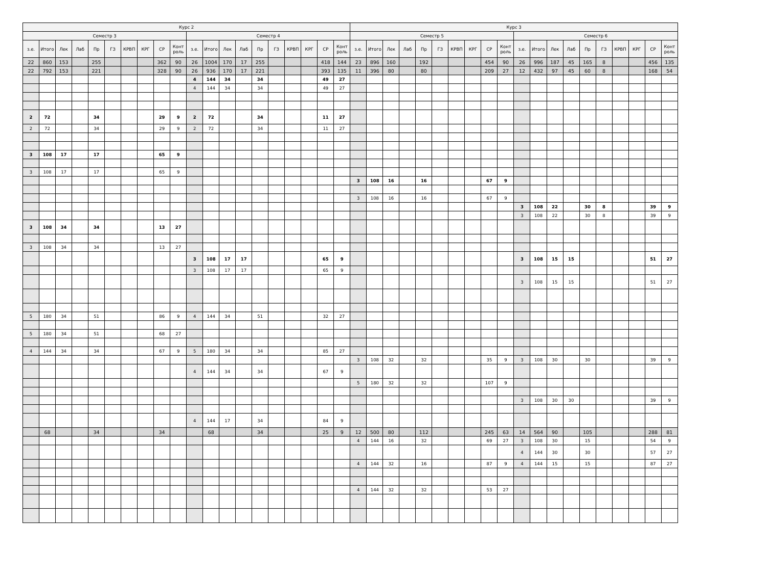| Курс 2 | | | | | | | | | | | | | | | | | | | | Курс 3 | | | | | | | | | | | | | | | | | | | |
| --- | --- | --- | --- | --- | --- | --- | --- | --- | --- | --- | --- | --- | --- | --- | --- | --- | --- | --- | --- | --- | --- | --- | --- | --- | --- | --- | --- | --- | --- | --- | --- | --- | --- | --- | --- | --- | --- | --- | --- |
| Семестр 3 | | | | | | | | | | Семестр 4 | | | | | | | | | | Семестр 5 | | | | | | | | | | Семестр 6 | | | | | | | | | |
| з.е. | Итого | Лек | Лаб | Пр | ГЗ | КРВП | КРГ | СР | Конт роль | з.е. | Итого | Лек | Лаб | Пр | ГЗ | КРВП | КРГ | СР | Конт роль | з.е. | Итого | Лек | Лаб | Пр | ГЗ | КРВП | КРГ | СР | Конт роль | з.е. | Итого | Лек | Лаб | Пр | ГЗ | КРВП | КРГ | СР | Конт роль |
| 22 | 860 | 153 | | 255 | | | | 362 | 90 | 26 | 1004 | 170 | 17 | 255 | | | | 418 | 144 | 23 | 896 | 160 | | 192 | | | | 454 | 90 | 26 | 996 | 187 | 45 | 165 | 8 | | | 456 | 135 |
| 22 | 792 | 153 | | 221 | | | | 328 | 90 | 26 | 936 | 170 | 17 | 221 | | | | 393 | 135 | 11 | 396 | 80 | | 80 | | | | 209 | 27 | 12 | 432 | 97 | 45 | 60 | 8 | | | 168 | 54 |
| | | | | | | | | | | 4 | 144 | 34 | | 34 | | | | 49 | 27 | | | | | | | | | | | | | | | | | | | | |
| | | | | | | | | | | 4 | 144 | 34 | | 34 | | | | 49 | 27 | | | | | | | | | | | | | | | | | | | | |
| 2 | 72 | | | 34 | | | | 29 | 9 | 2 | 72 | | | 34 | | | | 11 | 27 | | | | | | | | | | | | | | | | | | | | |
| 2 | 72 | | | 34 | | | | 29 | 9 | 2 | 72 | | | 34 | | | | 11 | 27 | | | | | | | | | | | | | | | | | | | | |
| 3 | 108 | 17 | | 17 | | | | 65 | 9 | | | | | | | | | | | | | | | | | | | | | | | | | | | | | | |
| 3 | 108 | 17 | | 17 | | | | 65 | 9 | | | | | | | | | | | | | | | | | | | | | | | | | | | | | | |
| | | | | | | | | | | | | | | | | | | | | 3 | 108 | 16 | | 16 | | | | 67 | 9 | | | | | | | | | | |
| | | | | | | | | | | | | | | | | | | | | 3 | 108 | 16 | | 16 | | | | 67 | 9 | | | | | | | | | | |
| | | | | | | | | | | | | | | | | | | | | | | | | | | | | | | 3 | 108 | 22 | | 30 | 8 | | | 39 | 9 |
| | | | | | | | | | | | | | | | | | | | | | | | | | | | | | | 3 | 108 | 22 | | 30 | 8 | | | 39 | 9 |
| 3 | 108 | 34 | | 34 | | | | 13 | 27 | | | | | | | | | | | | | | | | | | | | | | | | | | | | | | |
| 3 | 108 | 34 | | 34 | | | | 13 | 27 | | | | | | | | | | | | | | | | | | | | | | | | | | | | | | |
| | | | | | | | | | | 3 | 108 | 17 | 17 | | | | | 65 | 9 | | | | | | | | | | | 3 | 108 | 15 | 15 | | | | | 51 | 27 |
| | | | | | | | | | | 3 | 108 | 17 | 17 | | | | | 65 | 9 | | | | | | | | | | | | | | | | | | | | |
| | | | | | | | | | | | | | | | | | | | | | | | | | | | | | | 3 | 108 | 15 | 15 | | | | | 51 | 27 |
| 5 | 180 | 34 | | 51 | | | | 86 | 9 | 4 | 144 | 34 | | 51 | | | | 32 | 27 | | | | | | | | | | | | | | | | | | | | |
| 5 | 180 | 34 | | 51 | | | | 68 | 27 | | | | | | | | | | | | | | | | | | | | | | | | | | | | | | |
| 4 | 144 | 34 | | 34 | | | | 67 | 9 | 5 | 180 | 34 | | 34 | | | | 85 | 27 | | | | | | | | | | | | | | | | | | | | |
| | | | | | | | | | | | | | | | | | | | | 3 | 108 | 32 | | 32 | | | | 35 | 9 | 3 | 108 | 30 | | 30 | | | | 39 | 9 |
| | | | | | | | | | | 4 | 144 | 34 | | 34 | | | | 67 | 9 | | | | | | | | | | | | | | | | | | | | |
| | | | | | | | | | | | | | | | | | | | | 5 | 180 | 32 | | 32 | | | | 107 | 9 | | | | | | | | | | |
| | | | | | | | | | | | | | | | | | | | | | | | | | | | | | | 3 | 108 | 30 | 30 | | | | | 39 | 9 |
| | | | | | | | | | | 4 | 144 | 17 | | 34 | | | | 84 | 9 | | | | | | | | | | | | | | | | | | | | |
| | 68 | | | 34 | | | | 34 | | | 68 | | | 34 | | | | 25 | 9 | 12 | 500 | 80 | | 112 | | | | 245 | 63 | 14 | 564 | 90 | | 105 | | | | 288 | 81 |
| | | | | | | | | | | | | | | | | | | | | 4 | 144 | 16 | | 32 | | | | 69 | 27 | 3 | 108 | 30 | | 15 | | | | 54 | 9 |
| | | | | | | | | | | | | | | | | | | | | | | | | | | | | | | 4 | 144 | 30 | | 30 | | | | 57 | 27 |
| | | | | | | | | | | | | | | | | | | | | 4 | 144 | 32 | | 16 | | | | 87 | 9 | 4 | 144 | 15 | | 15 | | | | 87 | 27 |
| | | | | | | | | | | | | | | | | | | | | 4 | 144 | 32 | | 32 | | | | 53 | 27 | | | | | | | | | | |